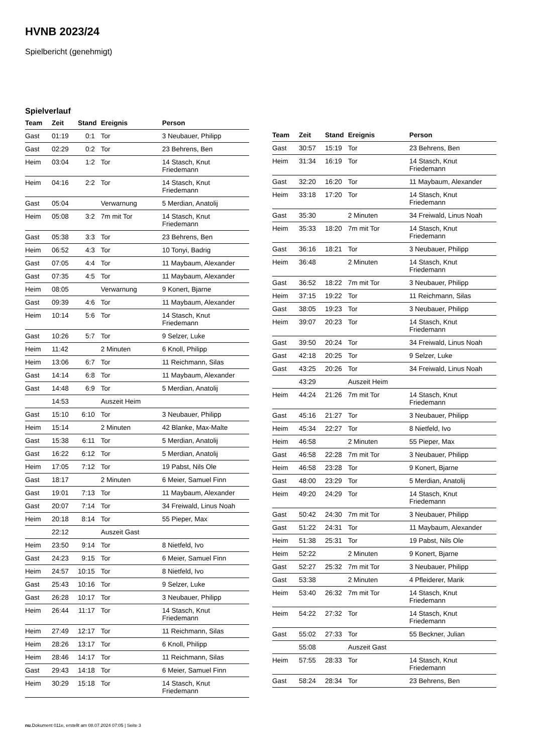HVNB 2023/24
Spielbericht (genehmigt)
Spielverlauf
| Team | Zeit | Stand | Ereignis | Person |
| --- | --- | --- | --- | --- |
| Gast | 01:19 | 0:1 | Tor | 3 Neubauer, Philipp |
| Gast | 02:29 | 0:2 | Tor | 23 Behrens, Ben |
| Heim | 03:04 | 1:2 | Tor | 14 Stasch, Knut Friedemann |
| Heim | 04:16 | 2:2 | Tor | 14 Stasch, Knut Friedemann |
| Gast | 05:04 | | Verwarnung | 5 Merdian, Anatolij |
| Heim | 05:08 | 3:2 | 7m mit Tor | 14 Stasch, Knut Friedemann |
| Gast | 05:38 | 3:3 | Tor | 23 Behrens, Ben |
| Heim | 06:52 | 4:3 | Tor | 10 Tonyi, Badrig |
| Gast | 07:05 | 4:4 | Tor | 11 Maybaum, Alexander |
| Gast | 07:35 | 4:5 | Tor | 11 Maybaum, Alexander |
| Heim | 08:05 | | Verwarnung | 9 Konert, Bjarne |
| Gast | 09:39 | 4:6 | Tor | 11 Maybaum, Alexander |
| Heim | 10:14 | 5:6 | Tor | 14 Stasch, Knut Friedemann |
| Gast | 10:26 | 5:7 | Tor | 9 Selzer, Luke |
| Heim | 11:42 | | 2 Minuten | 6 Knoll, Philipp |
| Heim | 13:06 | 6:7 | Tor | 11 Reichmann, Silas |
| Gast | 14:14 | 6:8 | Tor | 11 Maybaum, Alexander |
| Gast | 14:48 | 6:9 | Tor | 5 Merdian, Anatolij |
| | 14:53 | | Auszeit Heim | |
| Gast | 15:10 | 6:10 | Tor | 3 Neubauer, Philipp |
| Heim | 15:14 | | 2 Minuten | 42 Blanke, Max-Malte |
| Gast | 15:38 | 6:11 | Tor | 5 Merdian, Anatolij |
| Gast | 16:22 | 6:12 | Tor | 5 Merdian, Anatolij |
| Heim | 17:05 | 7:12 | Tor | 19 Pabst, Nils Ole |
| Gast | 18:17 | | 2 Minuten | 6 Meier, Samuel Finn |
| Gast | 19:01 | 7:13 | Tor | 11 Maybaum, Alexander |
| Gast | 20:07 | 7:14 | Tor | 34 Freiwald, Linus Noah |
| Heim | 20:18 | 8:14 | Tor | 55 Pieper, Max |
| | 22:12 | | Auszeit Gast | |
| Heim | 23:50 | 9:14 | Tor | 8 Nietfeld, Ivo |
| Gast | 24:23 | 9:15 | Tor | 6 Meier, Samuel Finn |
| Heim | 24:57 | 10:15 | Tor | 8 Nietfeld, Ivo |
| Gast | 25:43 | 10:16 | Tor | 9 Selzer, Luke |
| Gast | 26:28 | 10:17 | Tor | 3 Neubauer, Philipp |
| Heim | 26:44 | 11:17 | Tor | 14 Stasch, Knut Friedemann |
| Heim | 27:49 | 12:17 | Tor | 11 Reichmann, Silas |
| Heim | 28:26 | 13:17 | Tor | 6 Knoll, Philipp |
| Heim | 28:46 | 14:17 | Tor | 11 Reichmann, Silas |
| Gast | 29:43 | 14:18 | Tor | 6 Meier, Samuel Finn |
| Heim | 30:29 | 15:18 | Tor | 14 Stasch, Knut Friedemann |
| Team | Zeit | Stand | Ereignis | Person |
| --- | --- | --- | --- | --- |
| Gast | 30:57 | 15:19 | Tor | 23 Behrens, Ben |
| Heim | 31:34 | 16:19 | Tor | 14 Stasch, Knut Friedemann |
| Gast | 32:20 | 16:20 | Tor | 11 Maybaum, Alexander |
| Heim | 33:18 | 17:20 | Tor | 14 Stasch, Knut Friedemann |
| Gast | 35:30 | | 2 Minuten | 34 Freiwald, Linus Noah |
| Heim | 35:33 | 18:20 | 7m mit Tor | 14 Stasch, Knut Friedemann |
| Gast | 36:16 | 18:21 | Tor | 3 Neubauer, Philipp |
| Heim | 36:48 | | 2 Minuten | 14 Stasch, Knut Friedemann |
| Gast | 36:52 | 18:22 | 7m mit Tor | 3 Neubauer, Philipp |
| Heim | 37:15 | 19:22 | Tor | 11 Reichmann, Silas |
| Gast | 38:05 | 19:23 | Tor | 3 Neubauer, Philipp |
| Heim | 39:07 | 20:23 | Tor | 14 Stasch, Knut Friedemann |
| Gast | 39:50 | 20:24 | Tor | 34 Freiwald, Linus Noah |
| Gast | 42:18 | 20:25 | Tor | 9 Selzer, Luke |
| Gast | 43:25 | 20:26 | Tor | 34 Freiwald, Linus Noah |
| | 43:29 | | Auszeit Heim | |
| Heim | 44:24 | 21:26 | 7m mit Tor | 14 Stasch, Knut Friedemann |
| Gast | 45:16 | 21:27 | Tor | 3 Neubauer, Philipp |
| Heim | 45:34 | 22:27 | Tor | 8 Nietfeld, Ivo |
| Heim | 46:58 | | 2 Minuten | 55 Pieper, Max |
| Gast | 46:58 | 22:28 | 7m mit Tor | 3 Neubauer, Philipp |
| Heim | 46:58 | 23:28 | Tor | 9 Konert, Bjarne |
| Gast | 48:00 | 23:29 | Tor | 5 Merdian, Anatolij |
| Heim | 49:20 | 24:29 | Tor | 14 Stasch, Knut Friedemann |
| Gast | 50:42 | 24:30 | 7m mit Tor | 3 Neubauer, Philipp |
| Gast | 51:22 | 24:31 | Tor | 11 Maybaum, Alexander |
| Heim | 51:38 | 25:31 | Tor | 19 Pabst, Nils Ole |
| Heim | 52:22 | | 2 Minuten | 9 Konert, Bjarne |
| Gast | 52:27 | 25:32 | 7m mit Tor | 3 Neubauer, Philipp |
| Gast | 53:38 | | 2 Minuten | 4 Pfleiderer, Marik |
| Heim | 53:40 | 26:32 | 7m mit Tor | 14 Stasch, Knut Friedemann |
| Heim | 54:22 | 27:32 | Tor | 14 Stasch, Knut Friedemann |
| Gast | 55:02 | 27:33 | Tor | 55 Beckner, Julian |
| | 55:08 | | Auszeit Gast | |
| Heim | 57:55 | 28:33 | Tor | 14 Stasch, Knut Friedemann |
| Gast | 58:24 | 28:34 | Tor | 23 Behrens, Ben |
nu.Dokument 011e, erstellt am 08.07.2024 07:05 | Seite 3